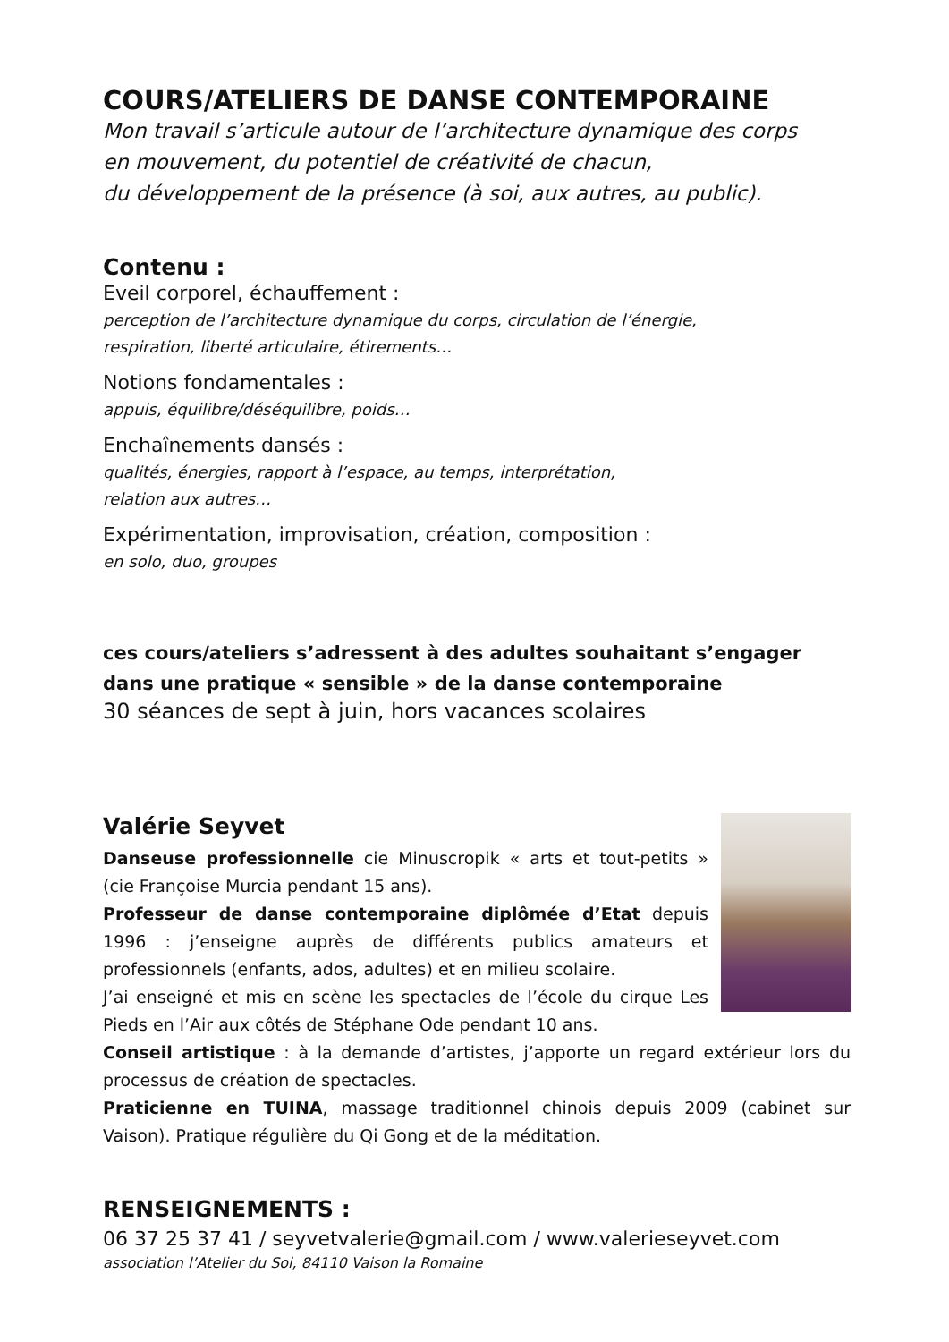COURS/ATELIERS DE DANSE CONTEMPORAINE
Mon travail s’articule autour de l’architecture dynamique des corps
en mouvement, du potentiel de créativité de chacun,
du développement de la présence (à soi, aux autres, au public).
Contenu :
Eveil corporel, échauffement :
perception de l’architecture dynamique du corps, circulation de l’énergie,
respiration, liberté articulaire, étirements…
Notions fondamentales :
appuis, équilibre/déséquilibre, poids…
Enchaînements dansés :
qualités, énergies, rapport à l’espace, au temps, interprétation,
relation aux autres…
Expérimentation, improvisation, création, composition :
en solo, duo, groupes
ces cours/ateliers s’adressent à des adultes souhaitant s’engager
dans une pratique « sensible » de la danse contemporaine
30 séances de sept à juin, hors vacances scolaires
Valérie Seyvet
Danseuse professionnelle cie Minuscropik « arts et tout-petits » (cie Françoise Murcia pendant 15 ans).
Professeur de danse contemporaine diplômée d’Etat depuis 1996 : j’enseigne auprès de différents publics amateurs et professionnels (enfants, ados, adultes) et en milieu scolaire.
J’ai enseigné et mis en scène les spectacles de l’école du cirque Les Pieds en l’Air aux côtés de Stéphane Ode pendant 10 ans.
Conseil artistique : à la demande d’artistes, j’apporte un regard extérieur lors du processus de création de spectacles.
Praticienne en TUINA, massage traditionnel chinois depuis 2009 (cabinet sur Vaison). Pratique régulière du Qi Gong et de la méditation.
RENSEIGNEMENTS :
06 37 25 37 41 / seyvetvalerie@gmail.com / www.valerieseyvet.com
association l’Atelier du Soi, 84110 Vaison la Romaine